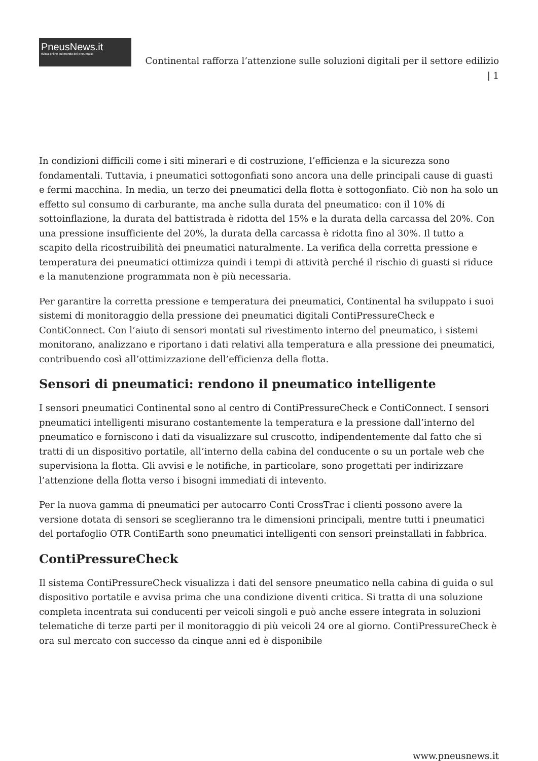PneusNews.it
rivista online sul mondo dei pneumatici
Continental rafforza l’attenzione sulle soluzioni digitali per il settore edilizio | 1
In condizioni difficili come i siti minerari e di costruzione, l’efficienza e la sicurezza sono fondamentali. Tuttavia, i pneumatici sottogonfiati sono ancora una delle principali cause di guasti e fermi macchina. In media, un terzo dei pneumatici della flotta è sottogonfiato. Ciò non ha solo un effetto sul consumo di carburante, ma anche sulla durata del pneumatico: con il 10% di sottoinflazione, la durata del battistrada è ridotta del 15% e la durata della carcassa del 20%. Con una pressione insufficiente del 20%, la durata della carcassa è ridotta fino al 30%. Il tutto a scapito della ricostruibilità dei pneumatici naturalmente. La verifica della corretta pressione e temperatura dei pneumatici ottimizza quindi i tempi di attività perché il rischio di guasti si riduce e la manutenzione programmata non è più necessaria.
Per garantire la corretta pressione e temperatura dei pneumatici, Continental ha sviluppato i suoi sistemi di monitoraggio della pressione dei pneumatici digitali ContiPressureCheck e ContiConnect. Con l’aiuto di sensori montati sul rivestimento interno del pneumatico, i sistemi monitorano, analizzano e riportano i dati relativi alla temperatura e alla pressione dei pneumatici, contribuendo così all’ottimizzazione dell’efficienza della flotta.
Sensori di pneumatici: rendono il pneumatico intelligente
I sensori pneumatici Continental sono al centro di ContiPressureCheck e ContiConnect. I sensori pneumatici intelligenti misurano costantemente la temperatura e la pressione dall’interno del pneumatico e forniscono i dati da visualizzare sul cruscotto, indipendentemente dal fatto che si tratti di un dispositivo portatile, all’interno della cabina del conducente o su un portale web che supervisiona la flotta. Gli avvisi e le notifiche, in particolare, sono progettati per indirizzare l’attenzione della flotta verso i bisogni immediati di intevento.
Per la nuova gamma di pneumatici per autocarro Conti CrossTrac i clienti possono avere la versione dotata di sensori se sceglieranno tra le dimensioni principali, mentre tutti i pneumatici del portafoglio OTR ContiEarth sono pneumatici intelligenti con sensori preinstallati in fabbrica.
ContiPressureCheck
Il sistema ContiPressureCheck visualizza i dati del sensore pneumatico nella cabina di guida o sul dispositivo portatile e avvisa prima che una condizione diventi critica. Si tratta di una soluzione completa incentrata sui conducenti per veicoli singoli e può anche essere integrata in soluzioni telematiche di terze parti per il monitoraggio di più veicoli 24 ore al giorno. ContiPressureCheck è ora sul mercato con successo da cinque anni ed è disponibile
www.pneusnews.it